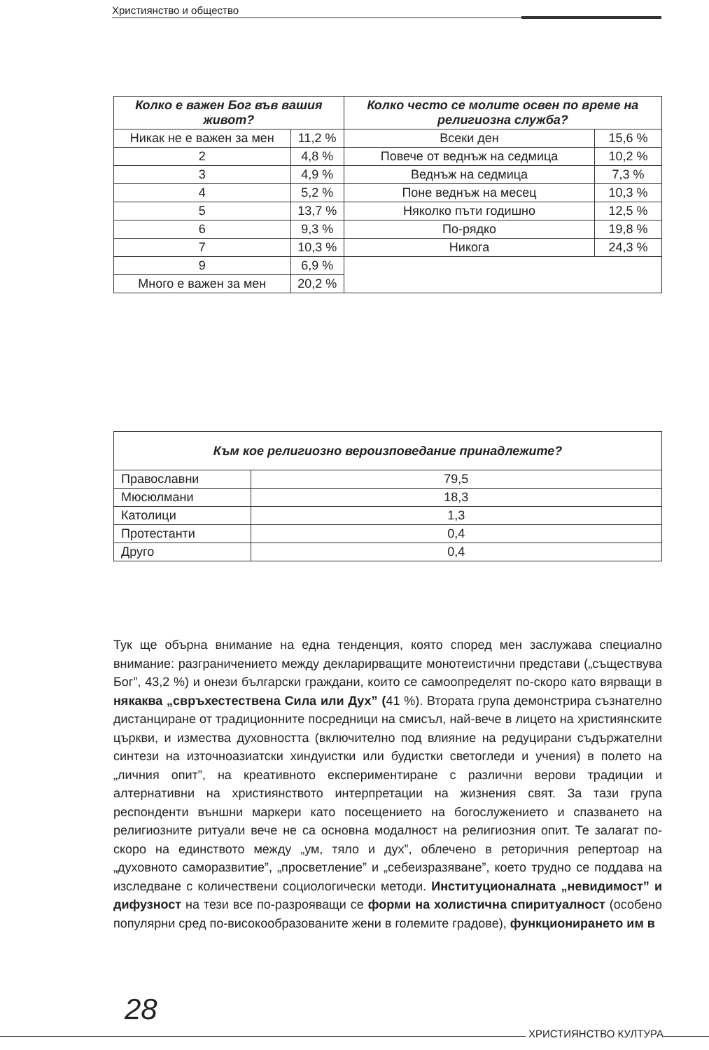Християнство и общество
| Колко е важен Бог във вашия живот? | | Колко често се молите освен по време на религиозна служба? | |
| --- | --- | --- | --- |
| Никак не е важен за мен | 11,2 % | Всеки ден | 15,6 % |
| 2 | 4,8 % | Повече от веднъж на седмица | 10,2 % |
| 3 | 4,9 % | Веднъж на седмица | 7,3 % |
| 4 | 5,2 % | Поне веднъж на месец | 10,3 % |
| 5 | 13,7 % | Няколко пъти годишно | 12,5 % |
| 6 | 9,3 % | По-рядко | 19,8 % |
| 7 | 10,3 % | Никога | 24,3 % |
| 9 | 6,9 % | | |
| Много е важен за мен | 20,2 % | | |
| Към кое религиозно вероизповедание принадлежите? | |
| --- | --- |
| Православни | 79,5 |
| Мюсюлмани | 18,3 |
| Католици | 1,3 |
| Протестанти | 0,4 |
| Друго | 0,4 |
Тук ще обърна внимание на една тенденция, която според мен заслужава специално внимание: разграничението между декларирващите монотеистични представи („съществува Бог”, 43,2 %) и онези български граждани, които се самоопределят по-скоро като вярващи в някаква „свръхестествена Сила или Дух” (41 %). Втората група демонстрира съзнателно дистанциране от традиционните посредници на смисъл, най-вече в лицето на християнските църкви, и измества духовността (включително под влияние на редуцирани съдържателни синтези на източноазиатски хиндуистки или будистки светогледи и учения) в полето на „личния опит”, на креативното експериментиране с различни верови традиции и алтернативни на християнството интерпретации на жизнения свят. За тази група респонденти външни маркери като посещението на богослужението и спазването на религиозните ритуали вече не са основна модалност на религиозния опит. Те залагат по-скоро на единството между „ум, тяло и дух”, облечено в реторичния репертоар на „духовното саморазвитие”, „просветление” и „себеизразяване”, което трудно се поддава на изследване с количествени социологически методи. Институционалната „невидимост” и дифузност на тези все по-разрояващи се форми на холистична спиритуалност (особено популярни сред по-високообразованите жени в големите градове), функционирането им в
28
ХРИСТИЯНСТВО КУЛТУРА